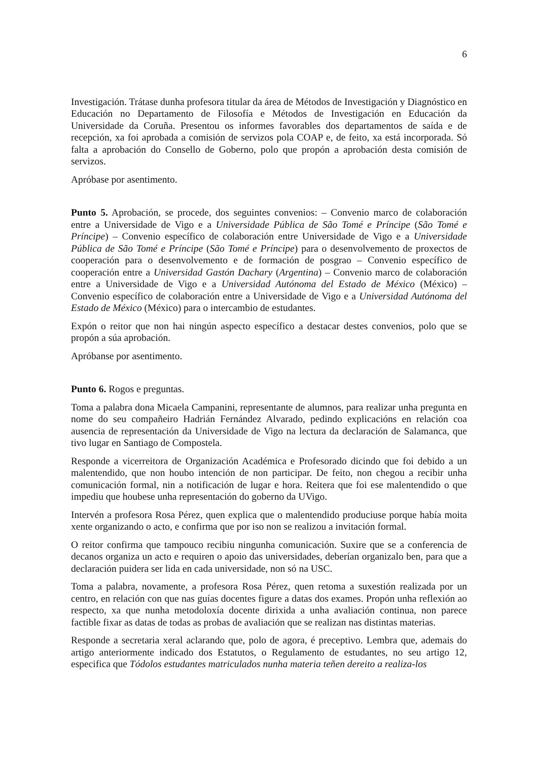6
Investigación. Trátase dunha profesora titular da área de Métodos de Investigación y Diagnóstico en Educación no Departamento de Filosofía e Métodos de Investigación en Educación da Universidade da Coruña. Presentou os informes favorables dos departamentos de saída e de recepción, xa foi aprobada a comisión de servizos pola COAP e, de feito, xa está incorporada. Só falta a aprobación do Consello de Goberno, polo que propón a aprobación desta comisión de servizos.
Apróbase por asentimento.
Punto 5. Aprobación, se procede, dos seguintes convenios: – Convenio marco de colaboración entre a Universidade de Vigo e a Universidade Pública de São Tomé e Príncipe (São Tomé e Príncipe) – Convenio específico de colaboración entre Universidade de Vigo e a Universidade Pública de São Tomé e Príncipe (São Tomé e Príncipe) para o desenvolvemento de proxectos de cooperación para o desenvolvemento e de formación de posgrao – Convenio específico de cooperación entre a Universidad Gastón Dachary (Argentina) – Convenio marco de colaboración entre a Universidade de Vigo e a Universidad Autónoma del Estado de México (México) – Convenio específico de colaboración entre a Universidade de Vigo e a Universidad Autónoma del Estado de México (México) para o intercambio de estudantes.
Expón o reitor que non hai ningún aspecto específico a destacar destes convenios, polo que se propón a súa aprobación.
Apróbanse por asentimento.
Punto 6. Rogos e preguntas.
Toma a palabra dona Micaela Campanini, representante de alumnos, para realizar unha pregunta en nome do seu compañeiro Hadrián Fernández Alvarado, pedindo explicacións en relación coa ausencia de representación da Universidade de Vigo na lectura da declaración de Salamanca, que tivo lugar en Santiago de Compostela.
Responde a vicerreitora de Organización Académica e Profesorado dicindo que foi debido a un malentendido, que non houbo intención de non participar. De feito, non chegou a recibir unha comunicación formal, nin a notificación de lugar e hora. Reitera que foi ese malentendido o que impediu que houbese unha representación do goberno da UVigo.
Intervén a profesora Rosa Pérez, quen explica que o malentendido produciuse porque había moita xente organizando o acto, e confirma que por iso non se realizou a invitación formal.
O reitor confirma que tampouco recibiu ningunha comunicación. Suxire que se a conferencia de decanos organiza un acto e requiren o apoio das universidades, deberían organizalo ben, para que a declaración puidera ser lida en cada universidade, non só na USC.
Toma a palabra, novamente, a profesora Rosa Pérez, quen retoma a suxestión realizada por un centro, en relación con que nas guías docentes figure a datas dos exames. Propón unha reflexión ao respecto, xa que nunha metodoloxía docente dirixida a unha avaliación continua, non parece factible fixar as datas de todas as probas de avaliación que se realizan nas distintas materias.
Responde a secretaria xeral aclarando que, polo de agora, é preceptivo. Lembra que, ademais do artigo anteriormente indicado dos Estatutos, o Regulamento de estudantes, no seu artigo 12, especifica que Tódolos estudantes matriculados nunha materia teñen dereito a realiza-los